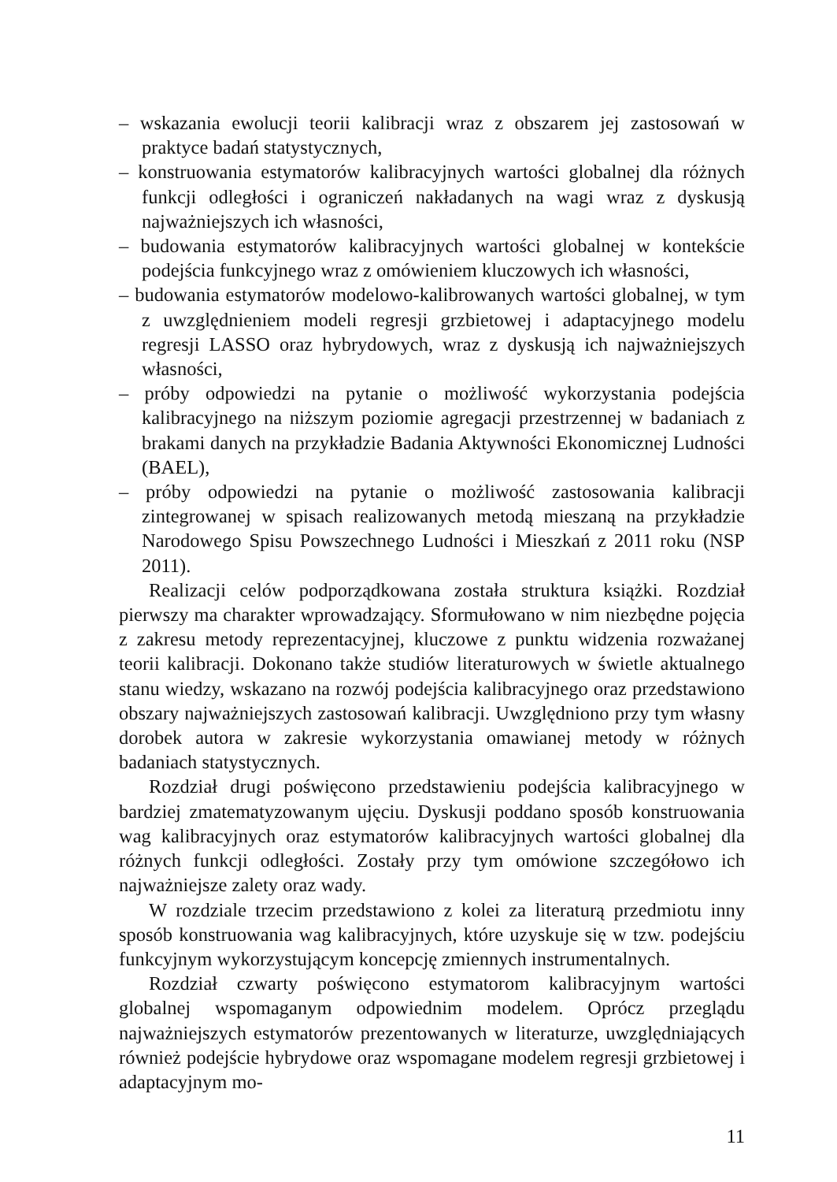– wskazania ewolucji teorii kalibracji wraz z obszarem jej zastosowań w praktyce badań statystycznych,
– konstruowania estymatorów kalibracyjnych wartości globalnej dla różnych funkcji odległości i ograniczeń nakładanych na wagi wraz z dyskusją najważniejszych ich własności,
– budowania estymatorów kalibracyjnych wartości globalnej w kontekście podejścia funkcyjnego wraz z omówieniem kluczowych ich własności,
– budowania estymatorów modelowo-kalibrowanych wartości globalnej, w tym z uwzględnieniem modeli regresji grzbietowej i adaptacyjnego modelu regresji LASSO oraz hybrydowych, wraz z dyskusją ich najważniejszych własności,
– próby odpowiedzi na pytanie o możliwość wykorzystania podejścia kalibracyjnego na niższym poziomie agregacji przestrzennej w badaniach z brakami danych na przykładzie Badania Aktywności Ekonomicznej Ludności (BAEL),
– próby odpowiedzi na pytanie o możliwość zastosowania kalibracji zintegrowanej w spisach realizowanych metodą mieszaną na przykładzie Narodowego Spisu Powszechnego Ludności i Mieszkań z 2011 roku (NSP 2011).
Realizacji celów podporządkowana została struktura książki. Rozdział pierwszy ma charakter wprowadzający. Sformułowano w nim niezbędne pojęcia z zakresu metody reprezentacyjnej, kluczowe z punktu widzenia rozważanej teorii kalibracji. Dokonano także studiów literaturowych w świetle aktualnego stanu wiedzy, wskazano na rozwój podejścia kalibracyjnego oraz przedstawiono obszary najważniejszych zastosowań kalibracji. Uwzględniono przy tym własny dorobek autora w zakresie wykorzystania omawianej metody w różnych badaniach statystycznych.
Rozdział drugi poświęcono przedstawieniu podejścia kalibracyjnego w bardziej zmatematyzowanym ujęciu. Dyskusji poddano sposób konstruowania wag kalibracyjnych oraz estymatorów kalibracyjnych wartości globalnej dla różnych funkcji odległości. Zostały przy tym omówione szczegółowo ich najważniejsze zalety oraz wady.
W rozdziale trzecim przedstawiono z kolei za literaturą przedmiotu inny sposób konstruowania wag kalibracyjnych, które uzyskuje się w tzw. podejściu funkcyjnym wykorzystującym koncepcję zmiennych instrumentalnych.
Rozdział czwarty poświęcono estymatorom kalibracyjnym wartości globalnej wspomaganym odpowiednim modelem. Oprócz przeglądu najważniejszych estymatorów prezentowanych w literaturze, uwzględniających również podejście hybrydowe oraz wspomagane modelem regresji grzbietowej i adaptacyjnym mo-
11